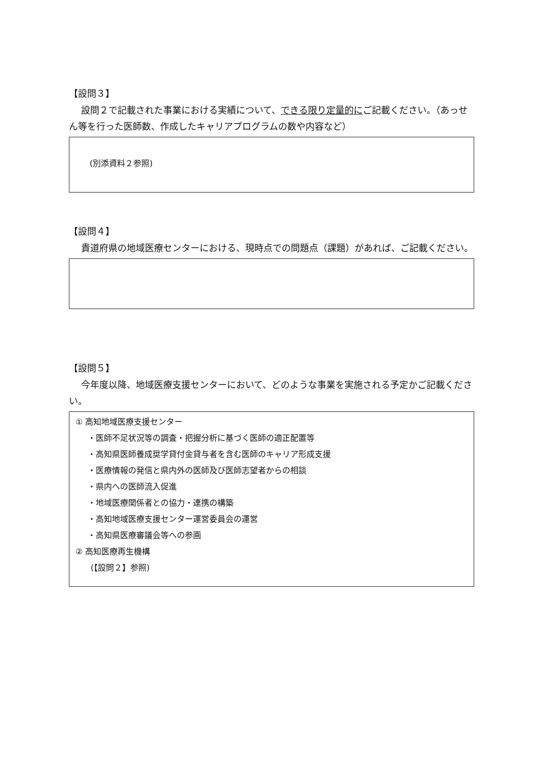【設問３】
設問２で記載された事業における実績について、できる限り定量的にご記載ください。（あっせん等を行った医師数、作成したキャリアプログラムの数や内容など）
(別添資料２参照)
【設問４】
貴道府県の地域医療センターにおける、現時点での問題点（課題）があれば、ご記載ください。
【設問５】
今年度以降、地域医療支援センターにおいて、どのような事業を実施される予定かご記載ください。
① 高知地域医療支援センター
・医師不足状況等の調査・把握分析に基づく医師の適正配置等
・高知県医師養成奨学貸付金貸与者を含む医師のキャリア形成支援
・医療情報の発信と県内外の医師及び医師志望者からの相談
・県内への医師流入促進
・地域医療関係者との協力・連携の構築
・高知地域医療支援センター運営委員会の運営
・高知県医療審議会等への参画
② 高知医療再生機構
(【設問２】参照)